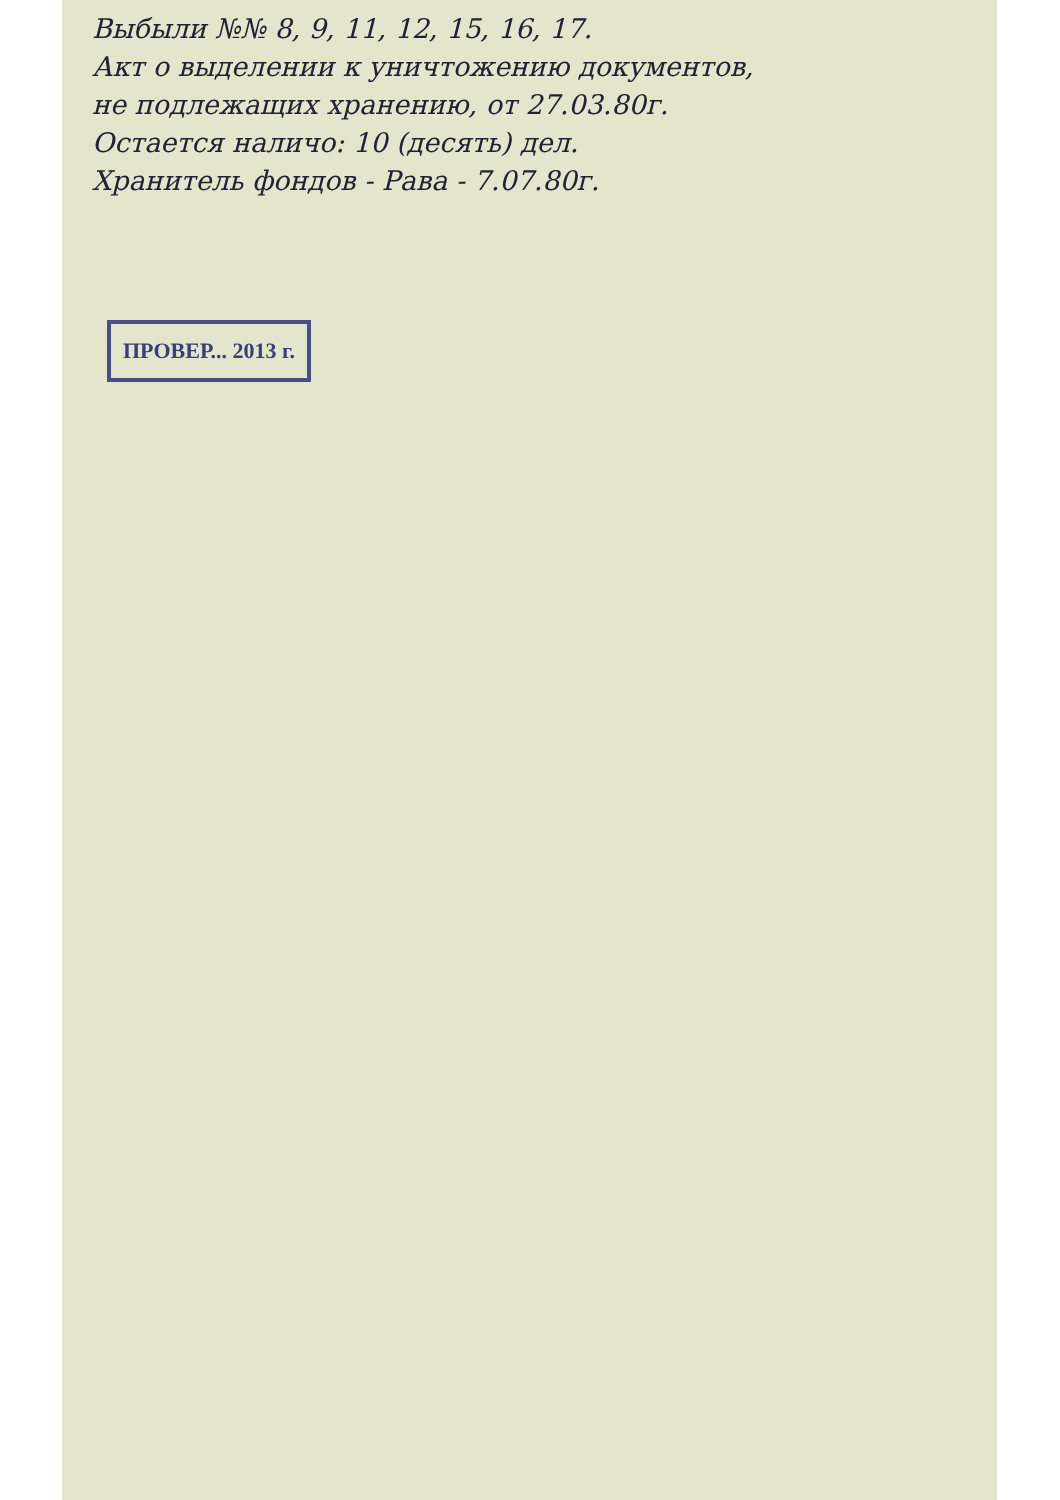Выбыли №№ 8, 9, 11, 12, 15, 16, 17.
Акт о выделении к уничтожению документов,
не подлежащих хранению, от 27.03.80г.
Остается наличо: 10 (десять) дел.
Хранитель фондов - Рава - 7.07.80г.
ПРОВЕР... 2013 г.